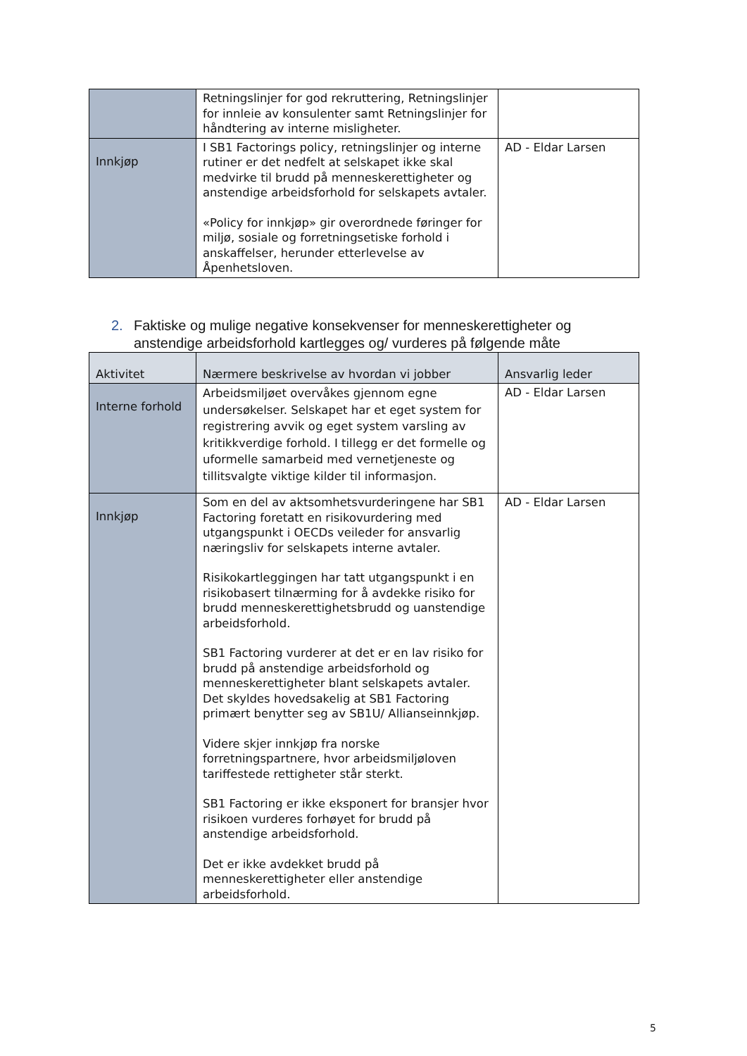| | Retningslinjer for god rekruttering, Retningslinjer for innleie av konsulenter samt Retningslinjer for håndtering av interne misligheter. | |
| Innkjøp | I SB1 Factorings policy, retningslinjer og interne rutiner er det nedfelt at selskapet ikke skal medvirke til brudd på menneskerettigheter og anstendige arbeidsforhold for selskapets avtaler. «Policy for innkjøp» gir overordnede føringer for miljø, sosiale og forretningsetiske forhold i anskaffelser, herunder etterlevelse av Åpenhetsloven. | AD - Eldar Larsen |
2. Faktiske og mulige negative konsekvenser for menneskerettigheter og anstendige arbeidsforhold kartlegges og/ vurderes på følgende måte
| Aktivitet | Nærmere beskrivelse av hvordan vi jobber | Ansvarlig leder |
| --- | --- | --- |
| Interne forhold | Arbeidsmiljøet overvåkes gjennom egne undersøkelser. Selskapet har et eget system for registrering avvik og eget system varsling av kritikkverdige forhold. I tillegg er det formelle og uformelle samarbeid med vernetjeneste og tillitsvalgte viktige kilder til informasjon. | AD - Eldar Larsen |
| Innkjøp | Som en del av aktsomhetsvurderingene har SB1 Factoring foretatt en risikovurdering med utgangspunkt i OECDs veileder for ansvarlig næringsliv for selskapets interne avtaler. Risikokartleggingen har tatt utgangspunkt i en risikobasert tilnærming for å avdekke risiko for brudd menneskerettighetsbrudd og uanstendige arbeidsforhold. SB1 Factoring vurderer at det er en lav risiko for brudd på anstendige arbeidsforhold og menneskerettigheter blant selskapets avtaler. Det skyldes hovedsakelig at SB1 Factoring primært benytter seg av SB1U/ Allianseinnkjøp. Videre skjer innkjøp fra norske forretningspartnere, hvor arbeidsmiljøloven tariffestede rettigheter står sterkt. SB1 Factoring er ikke eksponert for bransjer hvor risikoen vurderes forhøyet for brudd på anstendige arbeidsforhold. Det er ikke avdekket brudd på menneskerettigheter eller anstendige arbeidsforhold. | AD - Eldar Larsen |
5